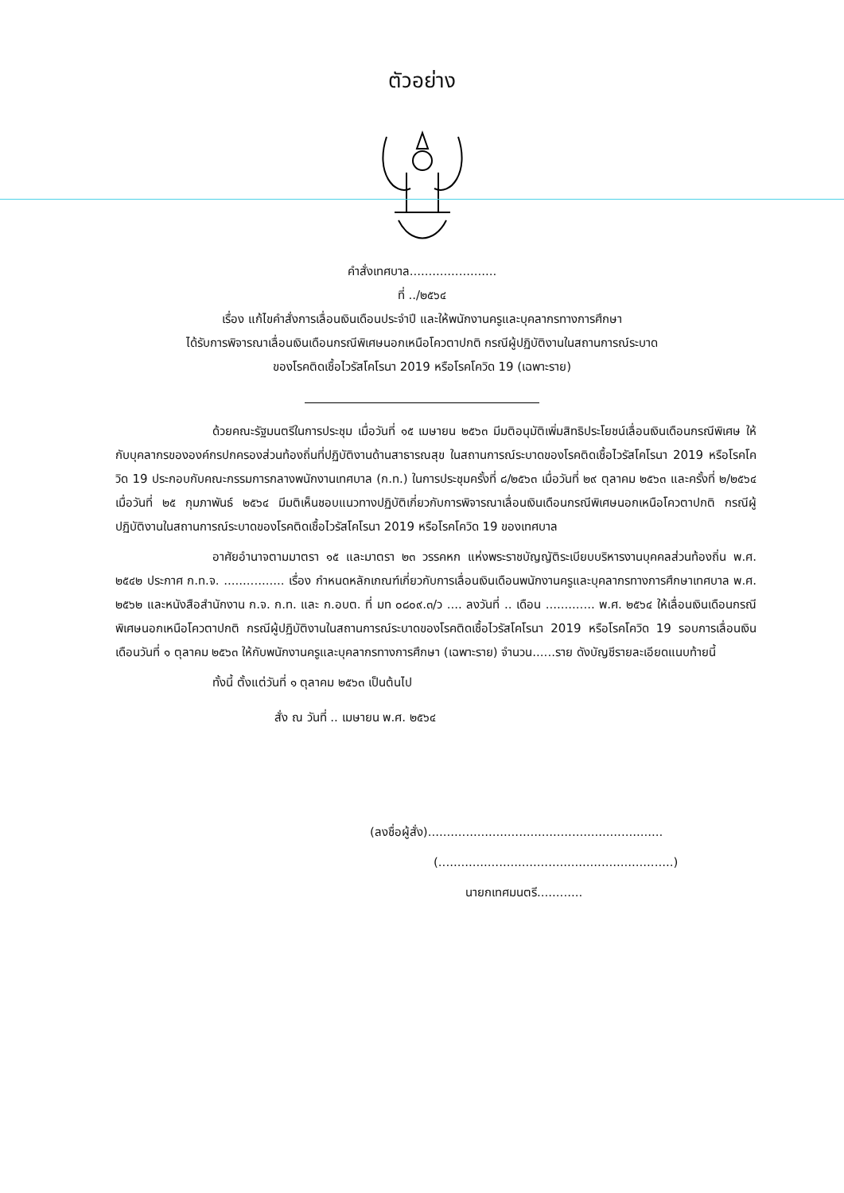ตัวอย่าง
คำสั่งเทศบาล.......................
ที่ ../๒๕๖๔
เรื่อง แก้ไขคำสั่งการเลื่อนเงินเดือนประจำปี และให้พนักงานครูและบุคลากรทางการศึกษา
ได้รับการพิจารณาเลื่อนเงินเดือนกรณีพิเศษนอกเหนือโควตาปกติ กรณีผู้ปฏิบัติงานในสถานการณ์ระบาด
ของโรคติดเชื้อไวรัสโคโรนา 2019 หรือโรคโควิด 19 (เฉพาะราย)
ด้วยคณะรัฐมนตรีในการประชุม เมื่อวันที่ ๑๕ เมษายน ๒๕๖๓ มีมติอนุมัติเพิ่มสิทธิประโยชน์เลื่อนเงินเดือนกรณีพิเศษ ให้กับบุคลากรขององค์กรปกครองส่วนท้องถิ่นที่ปฏิบัติงานด้านสาธารณสุข ในสถานการณ์ระบาดของโรคติดเชื้อไวรัสโคโรนา 2019 หรือโรคโควิด 19 ประกอบกับคณะกรรมการกลางพนักงานเทศบาล (ก.ท.) ในการประชุมครั้งที่ ๘/๒๕๖๓ เมื่อวันที่ ๒๙ ตุลาคม ๒๕๖๓ และครั้งที่ ๒/๒๕๖๔ เมื่อวันที่ ๒๕ กุมภาพันธ์ ๒๕๖๔ มีมติเห็นชอบแนวทางปฏิบัติเกี่ยวกับการพิจารณาเลื่อนเงินเดือนกรณีพิเศษนอกเหนือโควตาปกติ กรณีผู้ปฏิบัติงานในสถานการณ์ระบาดของโรคติดเชื้อไวรัสโคโรนา 2019 หรือโรคโควิด 19 ของเทศบาล
อาศัยอำนาจตามมาตรา ๑๕ และมาตรา ๒๓ วรรคหก แห่งพระราชบัญญัติระเบียบบริหารงานบุคคลส่วนท้องถิ่น พ.ศ. ๒๕๔๒ ประกาศ ก.ท.จ. ................ เรื่อง กำหนดหลักเกณฑ์เกี่ยวกับการเลื่อนเงินเดือนพนักงานครูและบุคลากรทางการศึกษาเทศบาล พ.ศ. ๒๕๖๒ และหนังสือสำนักงาน ก.จ. ก.ท. และ ก.อบต. ที่ มท ๐๘๐๙.๓/ว .... ลงวันที่ .. เดือน ............. พ.ศ. ๒๕๖๔ ให้เลื่อนเงินเดือนกรณีพิเศษนอกเหนือโควตาปกติ กรณีผู้ปฏิบัติงานในสถานการณ์ระบาดของโรคติดเชื้อไวรัสโคโรนา 2019 หรือโรคโควิด 19 รอบการเลื่อนเงินเดือนวันที่ ๑ ตุลาคม ๒๕๖๓ ให้กับพนักงานครูและบุคลากรทางการศึกษา (เฉพาะราย) จำนวน......ราย ดังบัญชีรายละเอียดแนบท้ายนี้
ทั้งนี้ ตั้งแต่วันที่ ๑ ตุลาคม ๒๕๖๓ เป็นต้นไป
สั่ง ณ วันที่ .. เมษายน พ.ศ. ๒๕๖๔
(ลงชื่อผู้สั่ง)..............................................................
(..............................................................)
นายกเทศมนตรี............